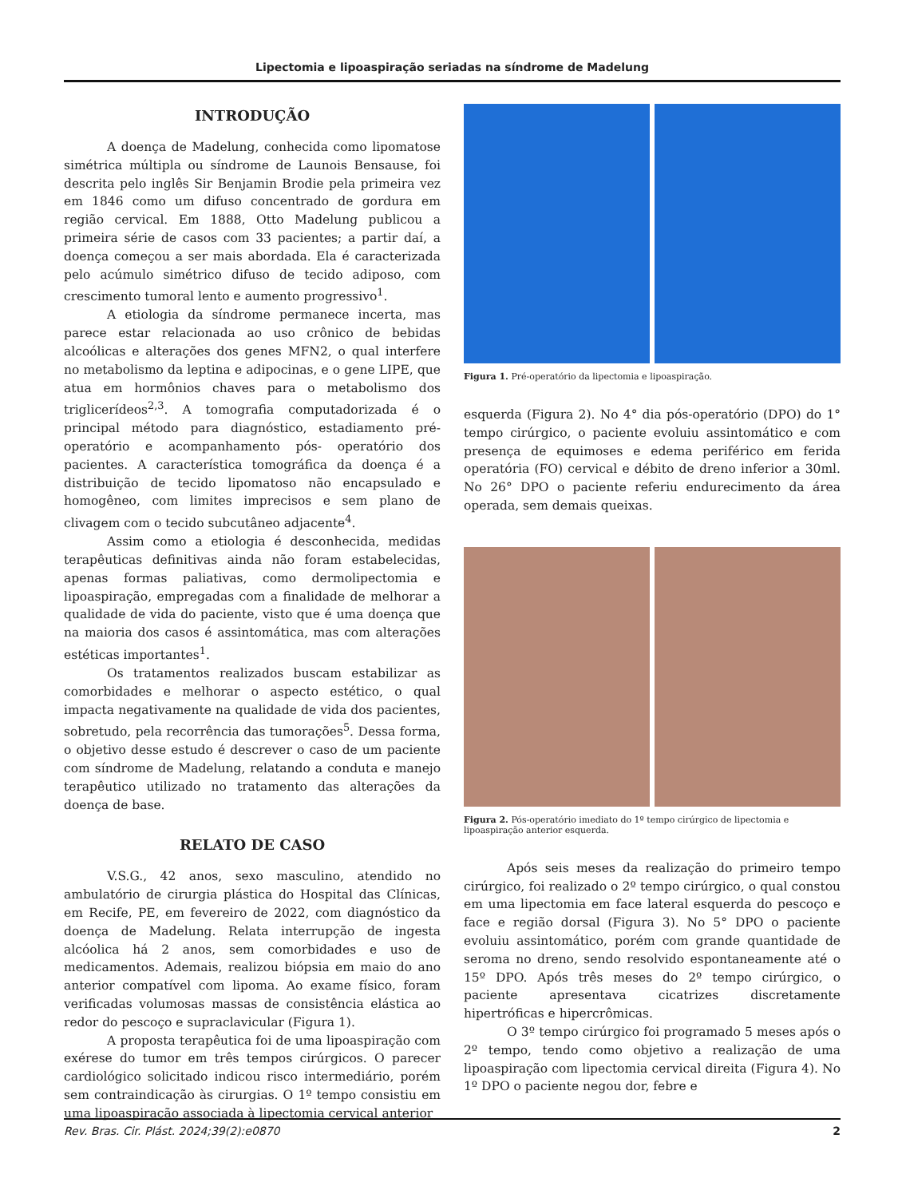Lipectomia e lipoaspiração seriadas na síndrome de Madelung
INTRODUÇÃO
A doença de Madelung, conhecida como lipomatose simétrica múltipla ou síndrome de Launois Bensause, foi descrita pelo inglês Sir Benjamin Brodie pela primeira vez em 1846 como um difuso concentrado de gordura em região cervical. Em 1888, Otto Madelung publicou a primeira série de casos com 33 pacientes; a partir daí, a doença começou a ser mais abordada. Ela é caracterizada pelo acúmulo simétrico difuso de tecido adiposo, com crescimento tumoral lento e aumento progressivo<sup>1</sup>.
A etiologia da síndrome permanece incerta, mas parece estar relacionada ao uso crônico de bebidas alcoólicas e alterações dos genes MFN2, o qual interfere no metabolismo da leptina e adipocinas, e o gene LIPE, que atua em hormônios chaves para o metabolismo dos triglicerídeos<sup>2,3</sup>. A tomografia computadorizada é o principal método para diagnóstico, estadiamento pré-operatório e acompanhamento pós- operatório dos pacientes. A característica tomográfica da doença é a distribuição de tecido lipomatoso não encapsulado e homogêneo, com limites imprecisos e sem plano de clivagem com o tecido subcutâneo adjacente<sup>4</sup>.
Assim como a etiologia é desconhecida, medidas terapêuticas definitivas ainda não foram estabelecidas, apenas formas paliativas, como dermolipectomia e lipoaspiração, empregadas com a finalidade de melhorar a qualidade de vida do paciente, visto que é uma doença que na maioria dos casos é assintomática, mas com alterações estéticas importantes<sup>1</sup>.
Os tratamentos realizados buscam estabilizar as comorbidades e melhorar o aspecto estético, o qual impacta negativamente na qualidade de vida dos pacientes, sobretudo, pela recorrência das tumorações<sup>5</sup>. Dessa forma, o objetivo desse estudo é descrever o caso de um paciente com síndrome de Madelung, relatando a conduta e manejo terapêutico utilizado no tratamento das alterações da doença de base.
RELATO DE CASO
V.S.G., 42 anos, sexo masculino, atendido no ambulatório de cirurgia plástica do Hospital das Clínicas, em Recife, PE, em fevereiro de 2022, com diagnóstico da doença de Madelung. Relata interrupção de ingesta alcóolica há 2 anos, sem comorbidades e uso de medicamentos. Ademais, realizou biópsia em maio do ano anterior compatível com lipoma. Ao exame físico, foram verificadas volumosas massas de consistência elástica ao redor do pescoço e supraclavicular (Figura 1).
A proposta terapêutica foi de uma lipoaspiração com exérese do tumor em três tempos cirúrgicos. O parecer cardiológico solicitado indicou risco intermediário, porém sem contraindicação às cirurgias. O 1º tempo consistiu em uma lipoaspiração associada à lipectomia cervical anterior
Figura 1. Pré-operatório da lipectomia e lipoaspiração.
esquerda (Figura 2). No 4° dia pós-operatório (DPO) do 1° tempo cirúrgico, o paciente evoluiu assintomático e com presença de equimoses e edema periférico em ferida operatória (FO) cervical e débito de dreno inferior a 30ml. No 26° DPO o paciente referiu endurecimento da área operada, sem demais queixas.
Figura 2. Pós-operatório imediato do 1º tempo cirúrgico de lipectomia e lipoaspiração anterior esquerda.
Após seis meses da realização do primeiro tempo cirúrgico, foi realizado o 2º tempo cirúrgico, o qual constou em uma lipectomia em face lateral esquerda do pescoço e face e região dorsal (Figura 3). No 5° DPO o paciente evoluiu assintomático, porém com grande quantidade de seroma no dreno, sendo resolvido espontaneamente até o 15º DPO. Após três meses do 2º tempo cirúrgico, o paciente apresentava cicatrizes discretamente hipertróficas e hipercrômicas.
O 3º tempo cirúrgico foi programado 5 meses após o 2º tempo, tendo como objetivo a realização de uma lipoaspiração com lipectomia cervical direita (Figura 4). No 1º DPO o paciente negou dor, febre e
Rev. Bras. Cir. Plást. 2024;39(2):e0870 2